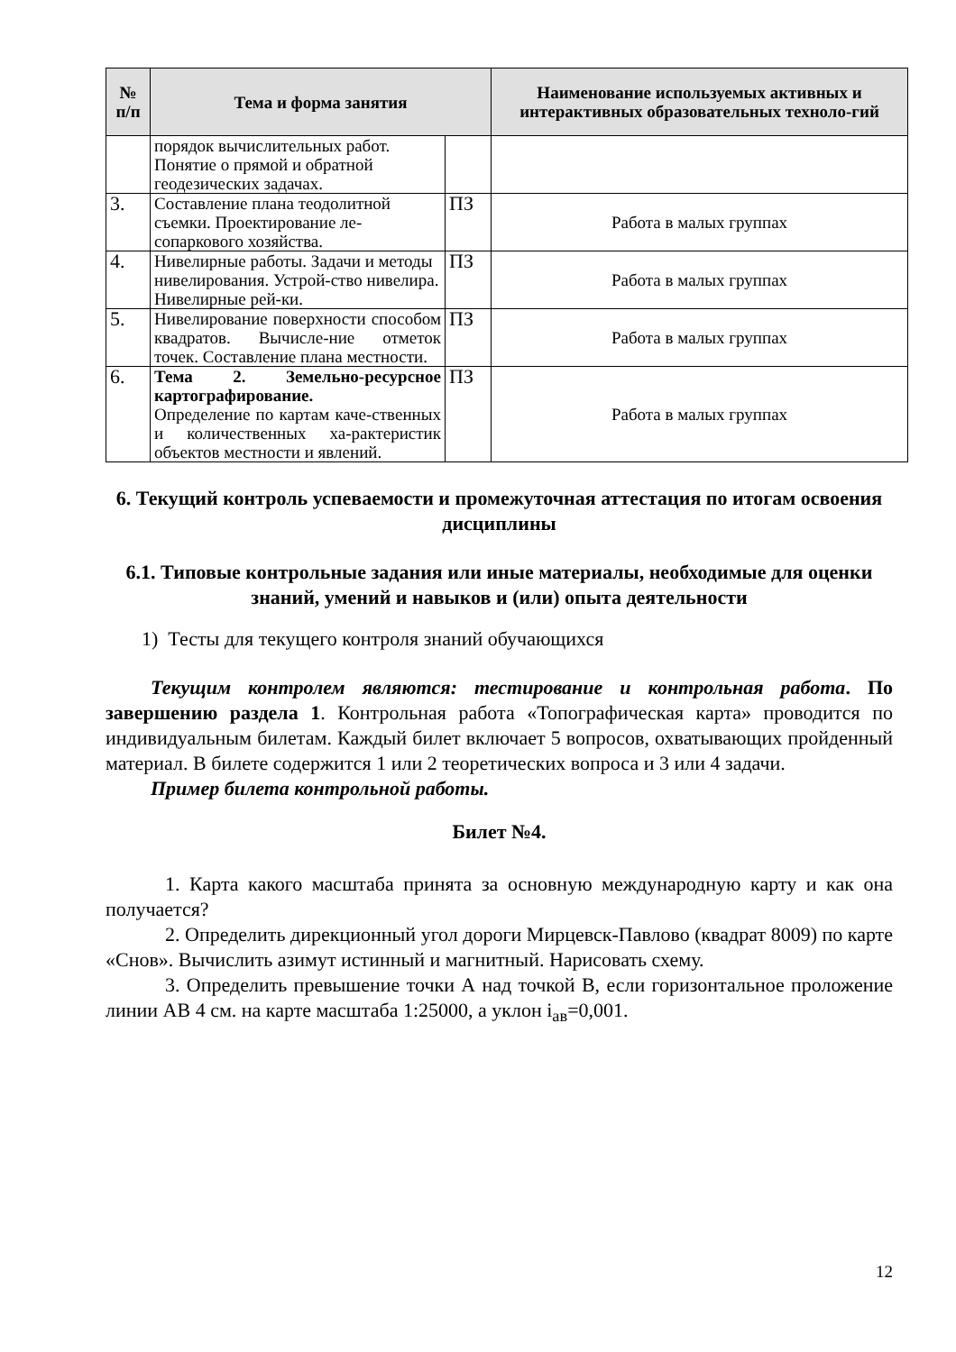| № п/п | Тема и форма занятия | | Наименование используемых активных и интерактивных образовательных техноло-гий |
| --- | --- | --- | --- |
| | порядок вычислительных работ. Понятие о прямой и обратной геодезических задачах. | | |
| 3. | Составление плана теодолитной съемки. Проектирование ле-сопаркового хозяйства. | ПЗ | Работа в малых группах |
| 4. | Нивелирные работы. Задачи и методы нивелирования. Устрой-ство нивелира. Нивелирные рей-ки. | ПЗ | Работа в малых группах |
| 5. | Нивелирование поверхности способом квадратов. Вычисле-ние отметок точек. Составление плана местности. | ПЗ | Работа в малых группах |
| 6. | Тема 2. Земельно-ресурсное картографирование. Определение по картам каче-ственных и количественных ха-рактеристик объектов местности и явлений. | ПЗ | Работа в малых группах |
6. Текущий контроль успеваемости и промежуточная аттестация по итогам освоения дисциплины
6.1. Типовые контрольные задания или иные материалы, необходимые для оценки знаний, умений и навыков и (или) опыта деятельности
1) Тесты для текущего контроля знаний обучающихся
Текущим контролем являются: тестирование и контрольная работа. По завершению раздела 1. Контрольная работа «Топографическая карта» проводится по индивидуальным билетам. Каждый билет включает 5 вопросов, охватывающих пройденный материал. В билете содержится 1 или 2 теоретических вопроса и 3 или 4 задачи.
Пример билета контрольной работы.
Билет №4.
1. Карта какого масштаба принята за основную международную карту и как она получается?
2. Определить дирекционный угол дороги Мирцевск-Павлово (квадрат 8009) по карте «Снов». Вычислить азимут истинный и магнитный. Нарисовать схему.
3. Определить превышение точки А над точкой В, если горизонтальное проложение линии АВ 4 см. на карте масштаба 1:25000, а уклон i<sub>ав</sub>=0,001.
12